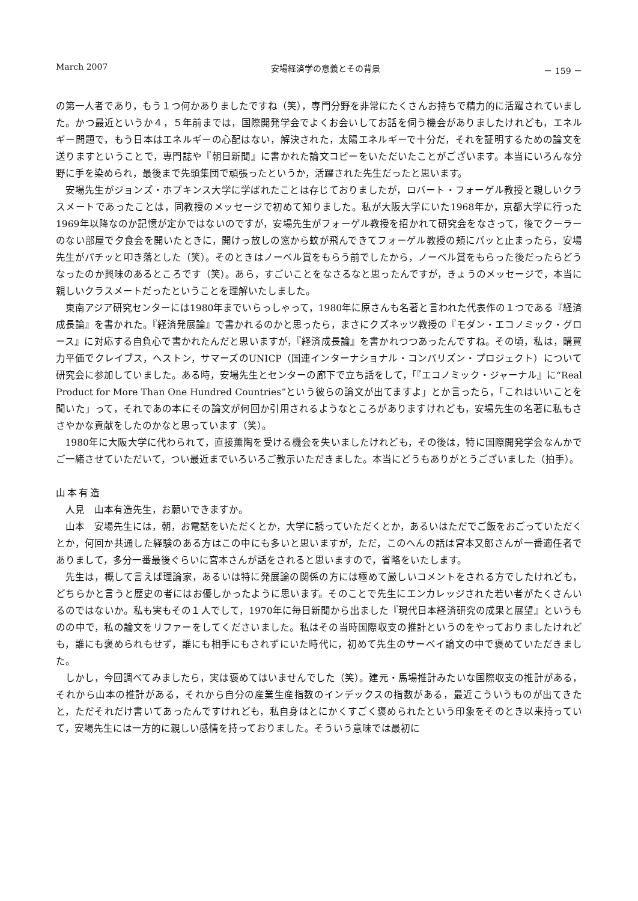March 2007 安場経済学の意義とその背景 － 159 －
の第一人者であり，もう１つ何かありましたですね（笑），専門分野を非常にたくさんお持ちで精力的に活躍されていました。かつ最近というか４，５年前までは，国際開発学会でよくお会いしてお話を伺う機会がありましたけれども，エネルギー問題で，もう日本はエネルギーの心配はない，解決された，太陽エネルギーで十分だ，それを証明するための論文を送りますということで，専門誌や『朝日新聞』に書かれた論文コピーをいただいたことがございます。本当にいろんな分野に手を染められ，最後まで先頭集団で頑張ったというか，活躍された先生だったと思います。
安場先生がジョンズ・ホプキンス大学に学ばれたことは存じておりましたが，ロバート・フォーゲル教授と親しいクラスメートであったことは，同教授のメッセージで初めて知りました。私が大阪大学にいた1968年か，京都大学に行った1969年以降なのか記憶が定かではないのですが，安場先生がフォーゲル教授を招かれて研究会をなさって，後でクーラーのない部屋で夕食会を開いたときに，開けっ放しの窓から蚊が飛んできてフォーゲル教授の頬にパッと止まったら，安場先生がパチッと叩き落とした（笑）。そのときはノーベル賞をもらう前でしたから，ノーベル賞をもらった後だったらどうなったのか興味のあるところです（笑）。あら，すごいことをなさるなと思ったんですが，きょうのメッセージで，本当に親しいクラスメートだったということを理解いたしました。
東南アジア研究センターには1980年までいらっしゃって，1980年に原さんも名著と言われた代表作の１つである『経済成長論』を書かれた。『経済発展論』で書かれるのかと思ったら，まさにクズネッツ教授の『モダン・エコノミック・グロース』に対応する自負心で書かれたんだと思いますが，『経済成長論』を書かれつつあったんですね。その頃，私は，購買力平価でクレイブス，ヘストン，サマーズのUNICP（国連インターナショナル・コンパリズン・プロジェクト）について研究会に参加していました。ある時，安場先生とセンターの廊下で立ち話をして，「『エコノミック・ジャーナル』に“Real Product for More Than One Hundred Countries”という彼らの論文が出てますよ」とか言ったら，「これはいいことを聞いた」って，それであの本にその論文が何回か引用されるようなところがありますけれども，安場先生の名著に私もささやかな貢献をしたのかなと思っています（笑）。
1980年に大阪大学に代わられて，直接薫陶を受ける機会を失いましたけれども，その後は，特に国際開発学会なんかでご一緒させていただいて，つい最近までいろいろご教示いただきました。本当にどうもありがとうございました（拍手）。
山本有造
人見　山本有造先生，お願いできますか。
山本　安場先生には，朝，お電話をいただくとか，大学に誘っていただくとか，あるいはただでご飯をおごっていただくとか，何回か共通した経験のある方はこの中にも多いと思いますが，ただ，このへんの話は宮本又郎さんが一番適任者でありまして，多分一番最後ぐらいに宮本さんが話をされると思いますので，省略をいたします。
先生は，概して言えば理論家，あるいは特に発展論の関係の方には極めて厳しいコメントをされる方でしたけれども，どちらかと言うと歴史の者にはお優しかったように思います。そのことで先生にエンカレッジされた若い者がたくさんいるのではないか。私も実もその１人でして，1970年に毎日新聞から出ました『現代日本経済研究の成果と展望』というものの中で，私の論文をリファーをしてくださいました。私はその当時国際収支の推計というのをやっておりましたけれども，誰にも褒められもせず，誰にも相手にもされずにいた時代に，初めて先生のサーベイ論文の中で褒めていただきました。
しかし，今回調べてみましたら，実は褒めてはいませんでした（笑）。建元・馬場推計みたいな国際収支の推計がある，それから山本の推計がある，それから自分の産業生産指数のインデックスの指数がある，最近こういうものが出てきたと，ただそれだけ書いてあったんですけれども，私自身はとにかくすごく褒められたという印象をそのとき以来持っていて，安場先生には一方的に親しい感情を持っておりました。そういう意味では最初に